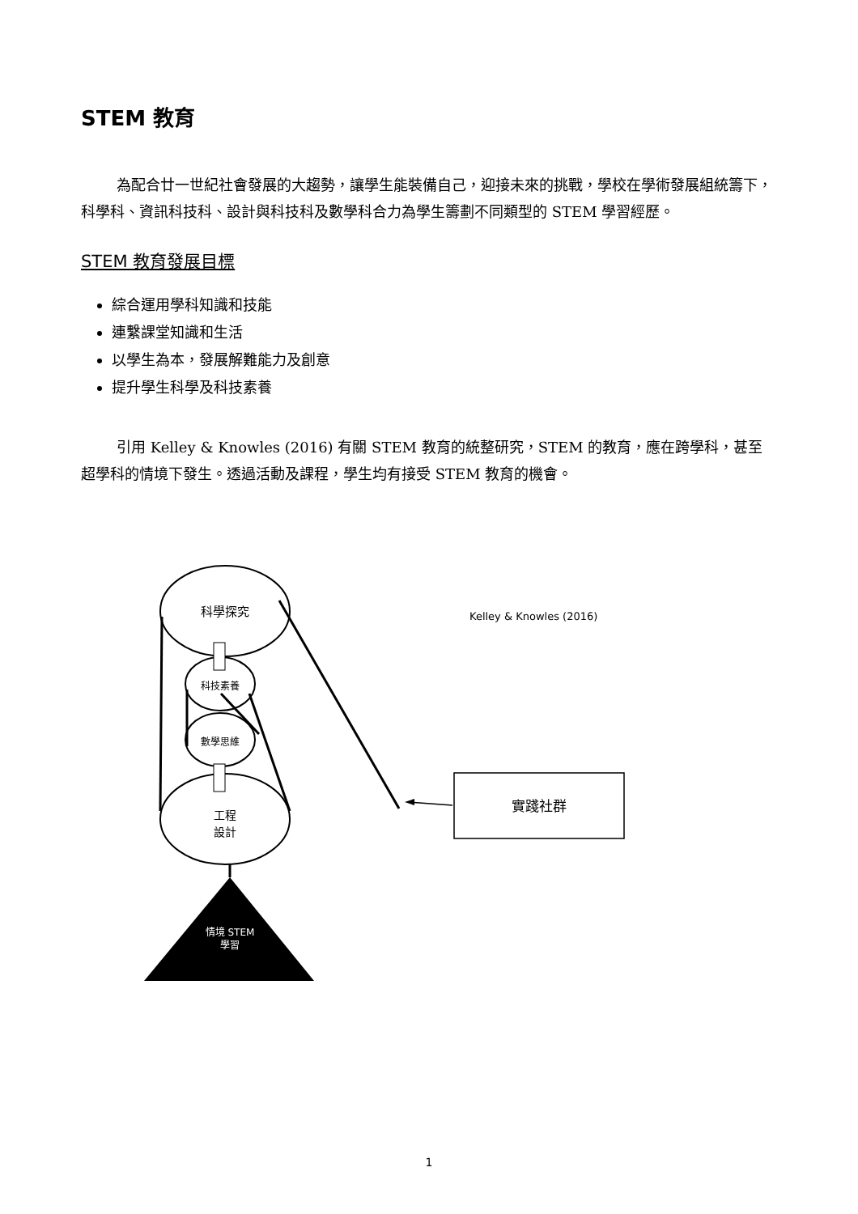STEM 教育
為配合廿一世紀社會發展的大趨勢，讓學生能裝備自己，迎接未來的挑戰，學校在學術發展組統籌下，科學科、資訊科技科、設計與科技科及數學科合力為學生籌劃不同類型的 STEM 學習經歷。
STEM 教育發展目標
綜合運用學科知識和技能
連繫課堂知識和生活
以學生為本，發展解難能力及創意
提升學生科學及科技素養
引用 Kelley & Knowles (2016) 有關 STEM 教育的統整研究，STEM 的教育，應在跨學科，甚至超學科的情境下發生。透過活動及課程，學生均有接受 STEM 教育的機會。
科學探究
科技素養
數學思維
工程
設計
情境 STEM
學習
Kelley & Knowles (2016)
實踐社群
1